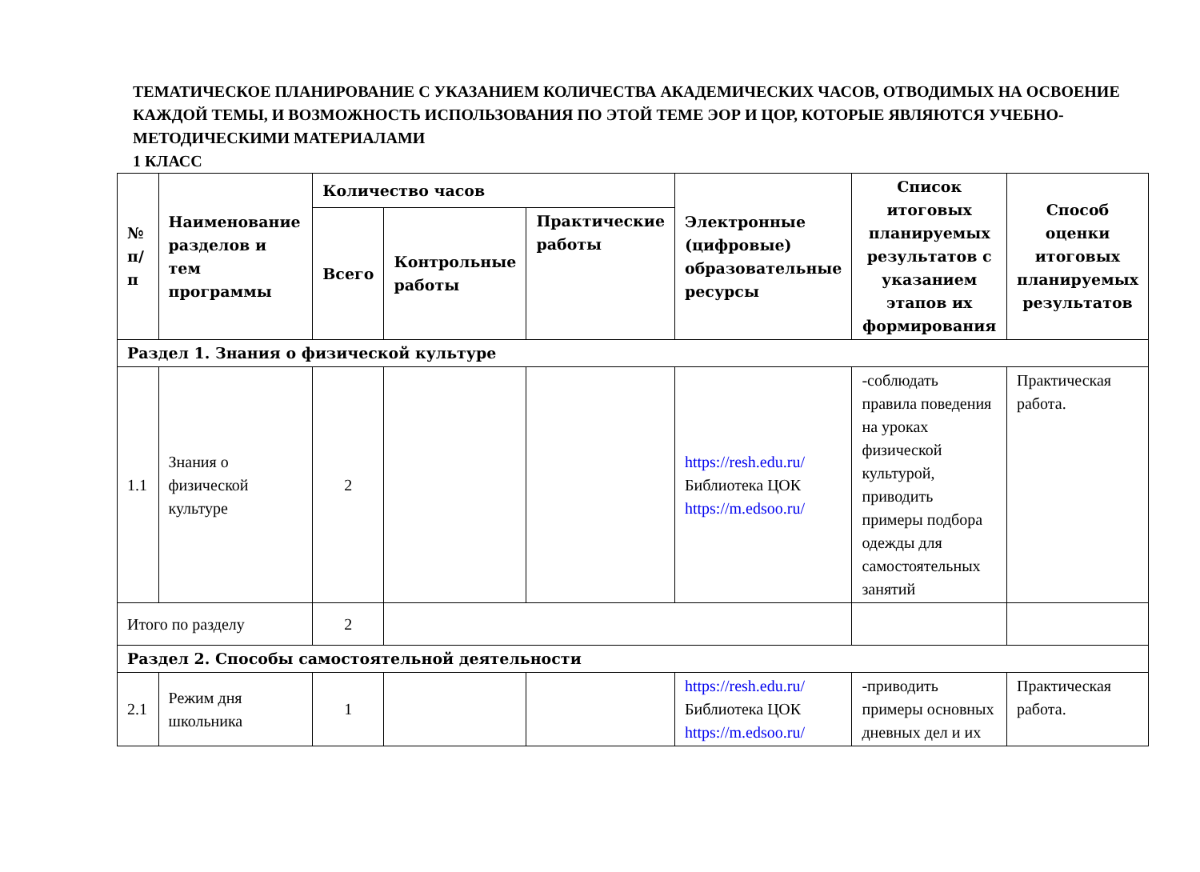ТЕМАТИЧЕСКОЕ ПЛАНИРОВАНИЕ С УКАЗАНИЕМ КОЛИЧЕСТВА АКАДЕМИЧЕСКИХ ЧАСОВ, ОТВОДИМЫХ НА ОСВОЕНИЕ КАЖДОЙ ТЕМЫ, И ВОЗМОЖНОСТЬ ИСПОЛЬЗОВАНИЯ ПО ЭТОЙ ТЕМЕ ЭОР И ЦОР, КОТОРЫЕ ЯВЛЯЮТСЯ УЧЕБНО-МЕТОДИЧЕСКИМИ МАТЕРИАЛАМИ
1 КЛАСС
| № п/п | Наименование разделов и тем программы | Количество часов | | | Электронные (цифровые) образовательные ресурсы | Список итоговых планируемых результатов с указанием этапов их формирования | Способ оценки итоговых планируемых результатов |
| --- | --- | --- | --- | --- | --- | --- | --- |
| | | Всего | Контрольные работы | Практические работы | | | |
| Раздел 1. Знания о физической культуре | | | | | | | |
| 1.1 | Знания о физической культуре | 2 | | | https://resh.edu.ru/ Библиотека ЦОК https://m.edsoo.ru/ | -соблюдать правила поведения на уроках физической культурой, приводить примеры подбора одежды для самостоятельных занятий | Практическая работа. |
| Итого по разделу | | 2 | | | | | |
| Раздел 2. Способы самостоятельной деятельности | | | | | | | |
| 2.1 | Режим дня школьника | 1 | | | https://resh.edu.ru/ Библиотека ЦОК https://m.edsoo.ru/ | -приводить примеры основных дневных дел и их | Практическая работа. |